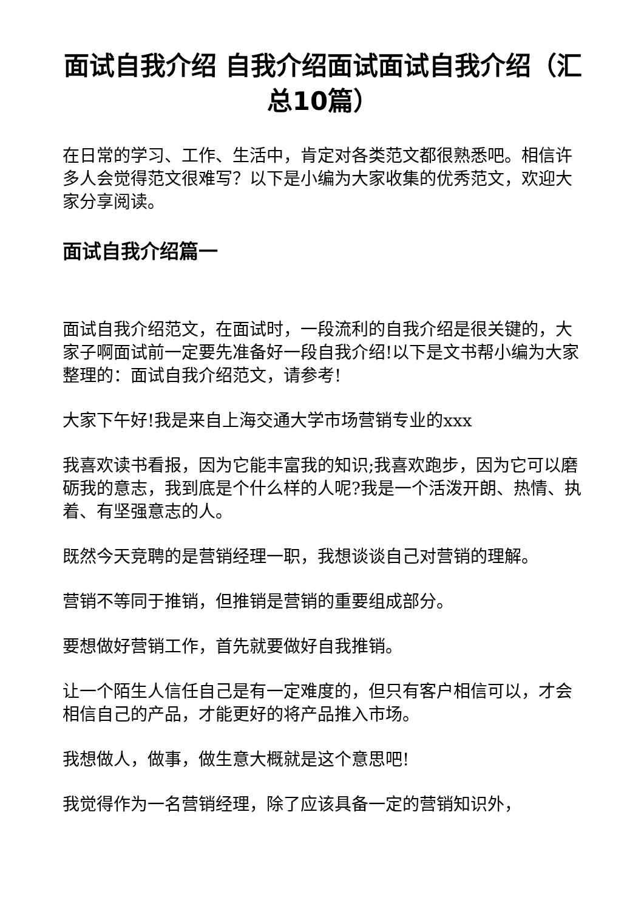面试自我介绍 自我介绍面试面试自我介绍（汇总10篇）
在日常的学习、工作、生活中，肯定对各类范文都很熟悉吧。相信许多人会觉得范文很难写？以下是小编为大家收集的优秀范文，欢迎大家分享阅读。
面试自我介绍篇一
面试自我介绍范文，在面试时，一段流利的自我介绍是很关键的，大家子啊面试前一定要先准备好一段自我介绍!以下是文书帮小编为大家整理的：面试自我介绍范文，请参考!
大家下午好!我是来自上海交通大学市场营销专业的xxx
我喜欢读书看报，因为它能丰富我的知识;我喜欢跑步，因为它可以磨砺我的意志，我到底是个什么样的人呢?我是一个活泼开朗、热情、执着、有坚强意志的人。
既然今天竞聘的是营销经理一职，我想谈谈自己对营销的理解。
营销不等同于推销，但推销是营销的重要组成部分。
要想做好营销工作，首先就要做好自我推销。
让一个陌生人信任自己是有一定难度的，但只有客户相信可以，才会相信自己的产品，才能更好的将产品推入市场。
我想做人，做事，做生意大概就是这个意思吧!
我觉得作为一名营销经理，除了应该具备一定的营销知识外，